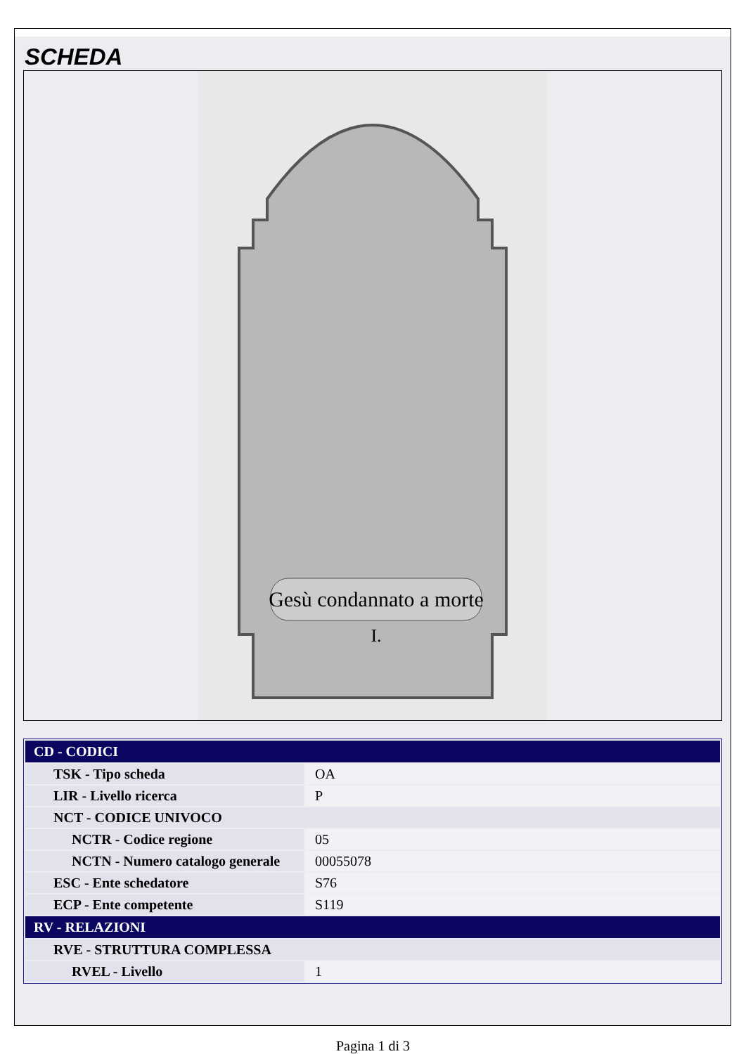SCHEDA
Gesù condannato a morte
I.
| CD - CODICI | |
| TSK - Tipo scheda | OA |
| LIR - Livello ricerca | P |
| NCT - CODICE UNIVOCO | |
| NCTR - Codice regione | 05 |
| NCTN - Numero catalogo generale | 00055078 |
| ESC - Ente schedatore | S76 |
| ECP - Ente competente | S119 |
| RV - RELAZIONI | |
| RVE - STRUTTURA COMPLESSA | |
| RVEL - Livello | 1 |
Pagina 1 di 3